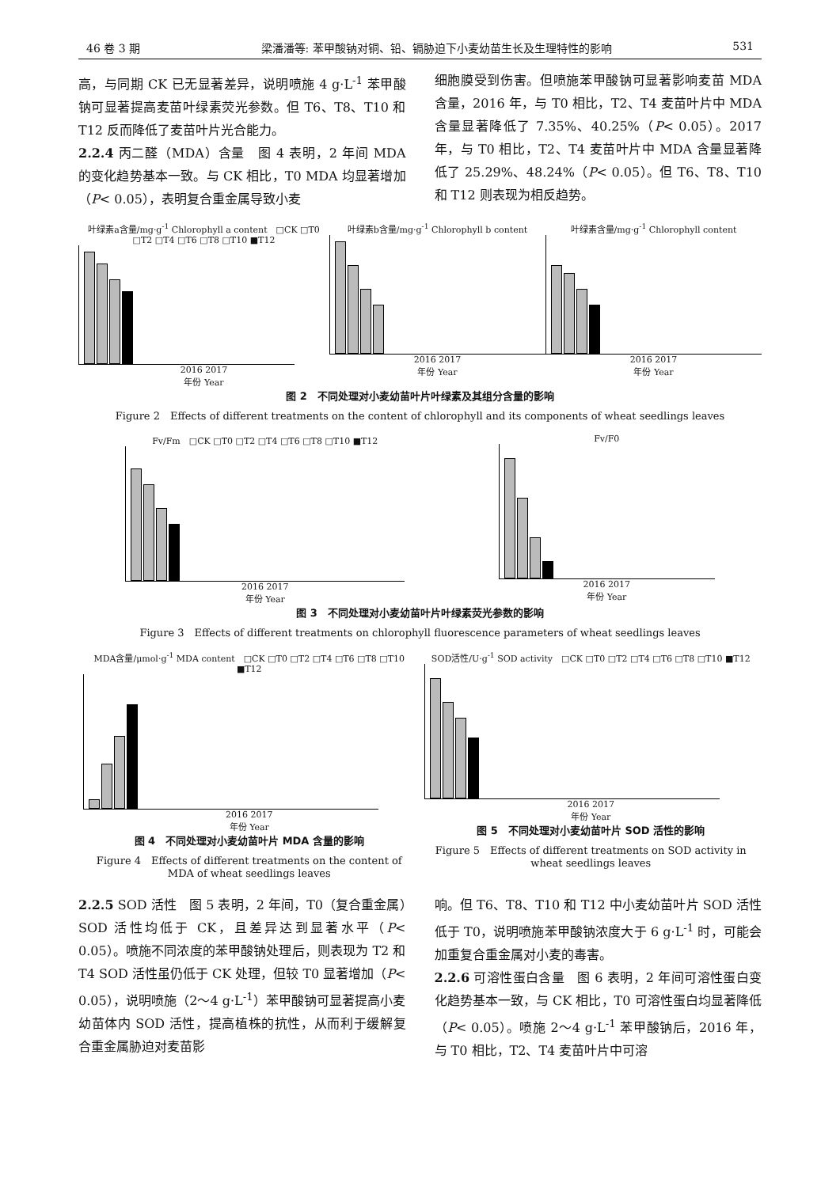46 卷 3 期 梁潘潘等: 苯甲酸钠对铜、铅、镉胁迫下小麦幼苗生长及生理特性的影响 531
高，与同期 CK 已无显著差异，说明喷施 4 g·L<sup>-1</sup> 苯甲酸钠可显著提高麦苗叶绿素荧光参数。但 T6、T8、T10 和 T12 反而降低了麦苗叶片光合能力。
2.2.4 丙二醛（MDA）含量　图 4 表明，2 年间 MDA 的变化趋势基本一致。与 CK 相比，T0 MDA 均显著增加（P< 0.05），表明复合重金属导致小麦
细胞膜受到伤害。但喷施苯甲酸钠可显著影响麦苗 MDA 含量，2016 年，与 T0 相比，T2、T4 麦苗叶片中 MDA 含量显著降低了 7.35%、40.25%（P< 0.05）。2017 年，与 T0 相比，T2、T4 麦苗叶片中 MDA 含量显著降低了 25.29%、48.24%（P< 0.05）。但 T6、T8、T10 和 T12 则表现为相反趋势。
叶绿素a含量/mg·g<sup>-1</sup> Chlorophyll a content　□CK □T0 □T2 □T4 □T6 □T8 □T10 ■T12
2016 2017
年份 Year
叶绿素b含量/mg·g<sup>-1</sup> Chlorophyll b content
2016 2017
年份 Year
叶绿素含量/mg·g<sup>-1</sup> Chlorophyll content
2016 2017
年份 Year
图 2　不同处理对小麦幼苗叶片叶绿素及其组分含量的影响
Figure 2　Effects of different treatments on the content of chlorophyll and its components of wheat seedlings leaves
Fv/Fm　□CK □T0 □T2 □T4 □T6 □T8 □T10 ■T12
2016 2017
年份 Year
Fv/F0
2016 2017
年份 Year
图 3　不同处理对小麦幼苗叶片叶绿素荧光参数的影响
Figure 3　Effects of different treatments on chlorophyll fluorescence parameters of wheat seedlings leaves
MDA含量/μmol·g<sup>-1</sup> MDA content　□CK □T0 □T2 □T4 □T6 □T8 □T10 ■T12
2016 2017
年份 Year
图 4　不同处理对小麦幼苗叶片 MDA 含量的影响
Figure 4　Effects of different treatments on the content of MDA of wheat seedlings leaves
SOD活性/U·g<sup>-1</sup> SOD activity　□CK □T0 □T2 □T4 □T6 □T8 □T10 ■T12
2016 2017
年份 Year
图 5　不同处理对小麦幼苗叶片 SOD 活性的影响
Figure 5　Effects of different treatments on SOD activity in wheat seedlings leaves
2.2.5 SOD 活性　图 5 表明，2 年间，T0（复合重金属）SOD 活性均低于 CK，且差异达到显著水平（P< 0.05）。喷施不同浓度的苯甲酸钠处理后，则表现为 T2 和 T4 SOD 活性虽仍低于 CK 处理，但较 T0 显著增加（P< 0.05），说明喷施（2～4 g·L<sup>-1</sup>）苯甲酸钠可显著提高小麦幼苗体内 SOD 活性，提高植株的抗性，从而利于缓解复合重金属胁迫对麦苗影
响。但 T6、T8、T10 和 T12 中小麦幼苗叶片 SOD 活性低于 T0，说明喷施苯甲酸钠浓度大于 6 g·L<sup>-1</sup> 时，可能会加重复合重金属对小麦的毒害。
2.2.6 可溶性蛋白含量　图 6 表明，2 年间可溶性蛋白变化趋势基本一致，与 CK 相比，T0 可溶性蛋白均显著降低（P< 0.05）。喷施 2～4 g·L<sup>-1</sup> 苯甲酸钠后，2016 年，与 T0 相比，T2、T4 麦苗叶片中可溶